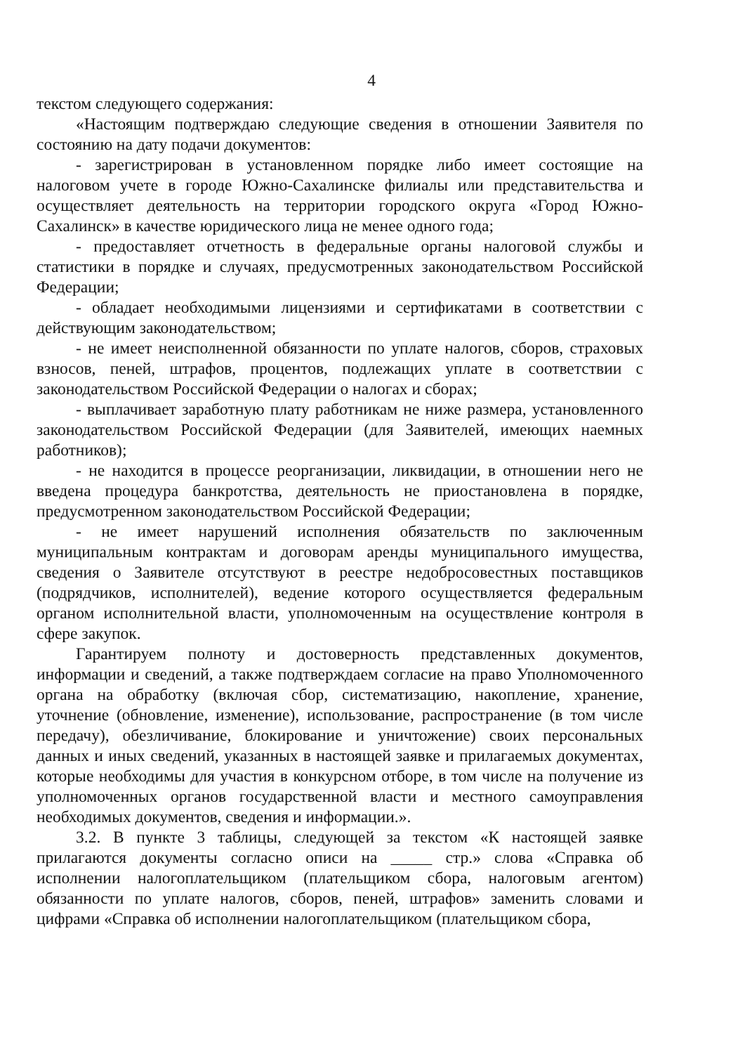4
текстом следующего содержания:
«Настоящим подтверждаю следующие сведения в отношении Заявителя по состоянию на дату подачи документов:
- зарегистрирован в установленном порядке либо имеет состоящие на налоговом учете в городе Южно-Сахалинске филиалы или представительства и осуществляет деятельность на территории городского округа «Город Южно-Сахалинск» в качестве юридического лица не менее одного года;
- предоставляет отчетность в федеральные органы налоговой службы и статистики в порядке и случаях, предусмотренных законодательством Российской Федерации;
- обладает необходимыми лицензиями и сертификатами в соответствии с действующим законодательством;
- не имеет неисполненной обязанности по уплате налогов, сборов, страховых взносов, пеней, штрафов, процентов, подлежащих уплате в соответствии с законодательством Российской Федерации о налогах и сборах;
- выплачивает заработную плату работникам не ниже размера, установленного законодательством Российской Федерации (для Заявителей, имеющих наемных работников);
- не находится в процессе реорганизации, ликвидации, в отношении него не введена процедура банкротства, деятельность не приостановлена в порядке, предусмотренном законодательством Российской Федерации;
- не имеет нарушений исполнения обязательств по заключенным муниципальным контрактам и договорам аренды муниципального имущества, сведения о Заявителе отсутствуют в реестре недобросовестных поставщиков (подрядчиков, исполнителей), ведение которого осуществляется федеральным органом исполнительной власти, уполномоченным на осуществление контроля в сфере закупок.
Гарантируем полноту и достоверность представленных документов, информации и сведений, а также подтверждаем согласие на право Уполномоченного органа на обработку (включая сбор, систематизацию, накопление, хранение, уточнение (обновление, изменение), использование, распространение (в том числе передачу), обезличивание, блокирование и уничтожение) своих персональных данных и иных сведений, указанных в настоящей заявке и прилагаемых документах, которые необходимы для участия в конкурсном отборе, в том числе на получение из уполномоченных органов государственной власти и местного самоуправления необходимых документов, сведения и информации.».
3.2. В пункте 3 таблицы, следующей за текстом «К настоящей заявке прилагаются документы согласно описи на _____ стр.» слова «Справка об исполнении налогоплательщиком (плательщиком сбора, налоговым агентом) обязанности по уплате налогов, сборов, пеней, штрафов» заменить словами и цифрами «Справка об исполнении налогоплательщиком (плательщиком сбора,